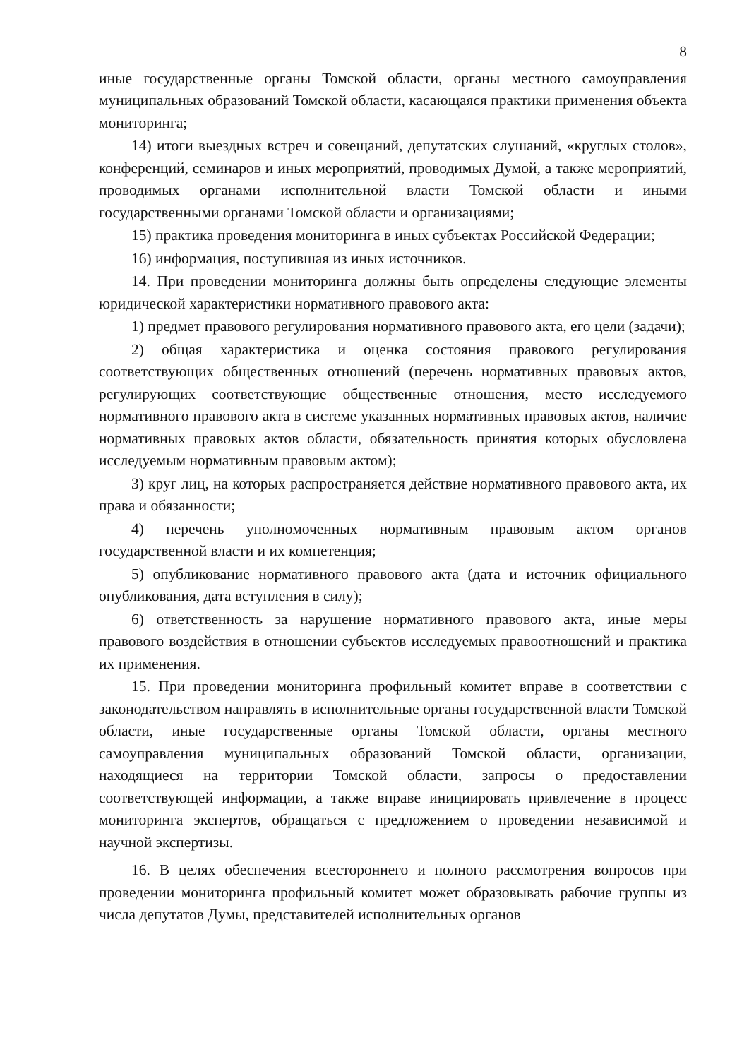8
иные государственные органы Томской области, органы местного самоуправления муниципальных образований Томской области, касающаяся практики применения объекта мониторинга;
14) итоги выездных встреч и совещаний, депутатских слушаний, «круглых столов», конференций, семинаров и иных мероприятий, проводимых Думой, а также мероприятий, проводимых органами исполнительной власти Томской области и иными государственными органами Томской области и организациями;
15) практика проведения мониторинга в иных субъектах Российской Федерации;
16) информация, поступившая из иных источников.
14. При проведении мониторинга должны быть определены следующие элементы юридической характеристики нормативного правового акта:
1) предмет правового регулирования нормативного правового акта, его цели (задачи);
2) общая характеристика и оценка состояния правового регулирования соответствующих общественных отношений (перечень нормативных правовых актов, регулирующих соответствующие общественные отношения, место исследуемого нормативного правового акта в системе указанных нормативных правовых актов, наличие нормативных правовых актов области, обязательность принятия которых обусловлена исследуемым нормативным правовым актом);
3) круг лиц, на которых распространяется действие нормативного правового акта, их права и обязанности;
4) перечень уполномоченных нормативным правовым актом органов государственной власти и их компетенция;
5) опубликование нормативного правового акта (дата и источник официального опубликования, дата вступления в силу);
6) ответственность за нарушение нормативного правового акта, иные меры правового воздействия в отношении субъектов исследуемых правоотношений и практика их применения.
15. При проведении мониторинга профильный комитет вправе в соответствии с законодательством направлять в исполнительные органы государственной власти Томской области, иные государственные органы Томской области, органы местного самоуправления муниципальных образований Томской области, организации, находящиеся на территории Томской области, запросы о предоставлении соответствующей информации, а также вправе инициировать привлечение в процесс мониторинга экспертов, обращаться с предложением о проведении независимой и научной экспертизы.
16. В целях обеспечения всестороннего и полного рассмотрения вопросов при проведении мониторинга профильный комитет может образовывать рабочие группы из числа депутатов Думы, представителей исполнительных органов